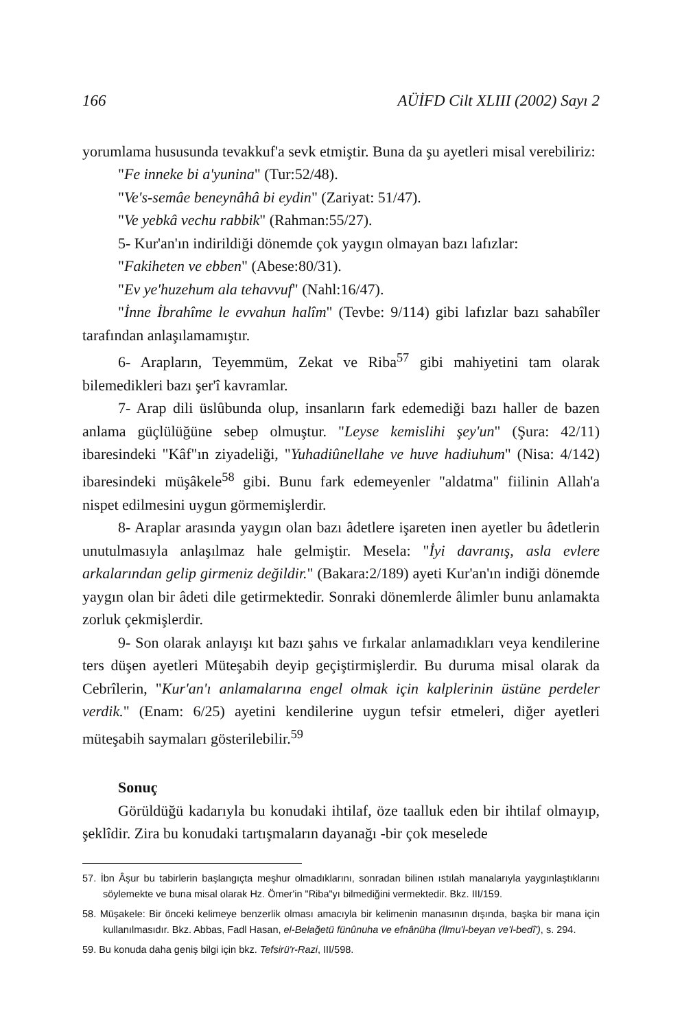166 AÜİFD Cilt XLIII (2002) Sayı 2
yorumlama hususunda tevakkuf'a sevk etmiştir. Buna da şu ayetleri misal verebiliriz:
"Fe inneke bi a'yunina" (Tur:52/48).
"Ve's-semâe beneynâhâ bi eydin" (Zariyat: 51/47).
"Ve yebkâ vechu rabbik" (Rahman:55/27).
5- Kur'an'ın indirildiği dönemde çok yaygın olmayan bazı lafızlar:
"Fakiheten ve ebben" (Abese:80/31).
"Ev ye'huzehum ala tehavvuf" (Nahl:16/47).
"İnne İbrahîme le evvahun halîm" (Tevbe: 9/114) gibi lafızlar bazı sahabîler tarafından anlaşılamamıştır.
6- Arapların, Teyemmüm, Zekat ve Riba<sup>57</sup> gibi mahiyetini tam olarak bilemedikleri bazı şer'î kavramlar.
7- Arap dili üslûbunda olup, insanların fark edemediği bazı haller de bazen anlama güçlülüğüne sebep olmuştur. "Leyse kemislihi şey'un" (Şura: 42/11) ibaresindeki "Kâf"ın ziyadeliği, "Yuhadiûnellahe ve huve hadiuhum" (Nisa: 4/142) ibaresindeki müşâkele<sup>58</sup> gibi. Bunu fark edemeyenler "aldatma" fiilinin Allah'a nispet edilmesini uygun görmemişlerdir.
8- Araplar arasında yaygın olan bazı âdetlere işareten inen ayetler bu âdetlerin unutulmasıyla anlaşılmaz hale gelmiştir. Mesela: "İyi davranış, asla evlere arkalarından gelip girmeniz değildir." (Bakara:2/189) ayeti Kur'an'ın indiği dönemde yaygın olan bir âdeti dile getirmektedir. Sonraki dönemlerde âlimler bunu anlamakta zorluk çekmişlerdir.
9- Son olarak anlayışı kıt bazı şahıs ve fırkalar anlamadıkları veya kendilerine ters düşen ayetleri Müteşabih deyip geçiştirmişlerdir. Bu duruma misal olarak da Cebrîlerin, "Kur'an'ı anlamalarına engel olmak için kalplerinin üstüne perdeler verdik." (Enam: 6/25) ayetini kendilerine uygun tefsir etmeleri, diğer ayetleri müteşabih saymaları gösterilebilir.<sup>59</sup>
Sonuç
Görüldüğü kadarıyla bu konudaki ihtilaf, öze taalluk eden bir ihtilaf olmayıp, şeklîdir. Zira bu konudaki tartışmaların dayanağı -bir çok meselede
57. İbn Âşur bu tabirlerin başlangıçta meşhur olmadıklarını, sonradan bilinen ıstılah manalarıyla yaygınlaştıklarını söylemekte ve buna misal olarak Hz. Ömer'in "Riba"yı bilmediğini vermektedir. Bkz. III/159.
58. Müşakele: Bir önceki kelimeye benzerlik olması amacıyla bir kelimenin manasının dışında, başka bir mana için kullanılmasıdır. Bkz. Abbas, Fadl Hasan, el-Belağetü fünûnuha ve efnânüha (İlmu'l-beyan ve'l-bedî'), s. 294.
59. Bu konuda daha geniş bilgi için bkz. Tefsirü'r-Razi, III/598.